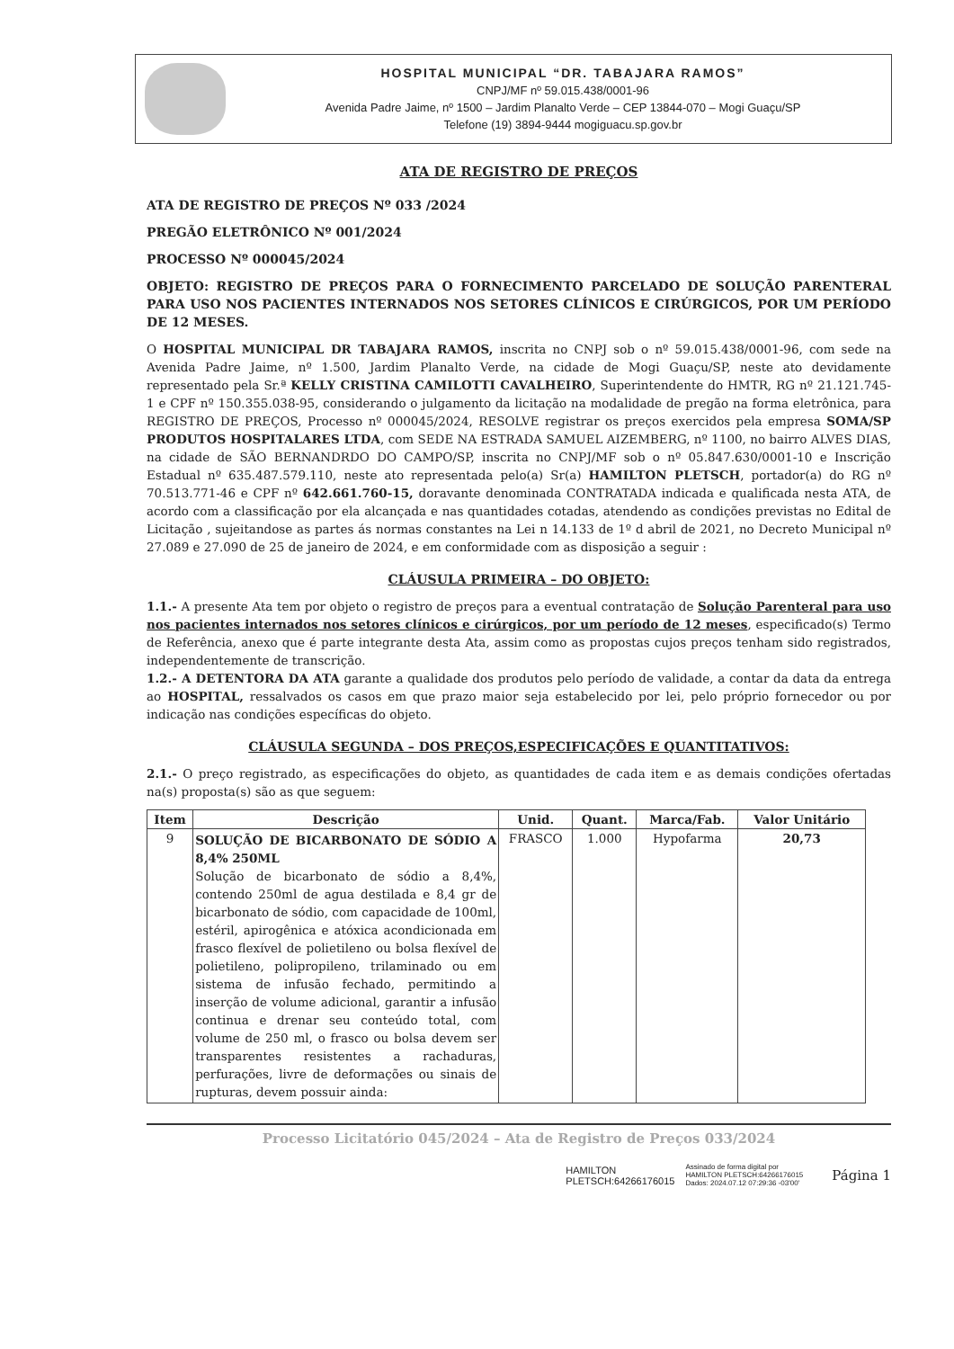HOSPITAL MUNICIPAL “DR. TABAJARA RAMOS”
CNPJ/MF nº 59.015.438/0001-96
Avenida Padre Jaime, nº 1500 – Jardim Planalto Verde – CEP 13844-070 – Mogi Guaçu/SP
Telefone (19) 3894-9444 mogiguacu.sp.gov.br
ATA DE REGISTRO DE PREÇOS
ATA DE REGISTRO DE PREÇOS Nº 033 /2024
PREGÃO ELETRÔNICO Nº 001/2024
PROCESSO Nº 000045/2024
OBJETO: REGISTRO DE PREÇOS PARA O FORNECIMENTO PARCELADO DE SOLUÇÃO PARENTERAL PARA USO NOS PACIENTES INTERNADOS NOS SETORES CLÍNICOS E CIRÚRGICOS, POR UM PERÍODO DE 12 MESES.
O HOSPITAL MUNICIPAL DR TABAJARA RAMOS, inscrita no CNPJ sob o nº 59.015.438/0001-96, com sede na Avenida Padre Jaime, nº 1.500, Jardim Planalto Verde, na cidade de Mogi Guaçu/SP, neste ato devidamente representado pela Sr.ª KELLY CRISTINA CAMILOTTI CAVALHEIRO, Superintendente do HMTR, RG nº 21.121.745-1 e CPF nº 150.355.038-95, considerando o julgamento da licitação na modalidade de pregão na forma eletrônica, para REGISTRO DE PREÇOS, Processo nº 000045/2024, RESOLVE registrar os preços exercidos pela empresa SOMA/SP PRODUTOS HOSPITALARES LTDA, com SEDE NA ESTRADA SAMUEL AIZEMBERG, nº 1100, no bairro ALVES DIAS, na cidade de SÃO BERNANDRDO DO CAMPO/SP, inscrita no CNPJ/MF sob o nº 05.847.630/0001-10 e Inscrição Estadual nº 635.487.579.110, neste ato representada pelo(a) Sr(a) HAMILTON PLETSCH, portador(a) do RG nº 70.513.771-46 e CPF nº 642.661.760-15, doravante denominada CONTRATADA indicada e qualificada nesta ATA, de acordo com a classificação por ela alcançada e nas quantidades cotadas, atendendo as condições previstas no Edital de Licitação , sujeitandose as partes ás normas constantes na Lei n 14.133 de 1º d abril de 2021, no Decreto Municipal nº 27.089 e 27.090 de 25 de janeiro de 2024, e em conformidade com as disposição a seguir :
CLÁUSULA PRIMEIRA – DO OBJETO:
1.1.- A presente Ata tem por objeto o registro de preços para a eventual contratação de Solução Parenteral para uso nos pacientes internados nos setores clínicos e cirúrgicos, por um período de 12 meses, especificado(s) Termo de Referência, anexo que é parte integrante desta Ata, assim como as propostas cujos preços tenham sido registrados, independentemente de transcrição.
1.2.- A DETENTORA DA ATA garante a qualidade dos produtos pelo período de validade, a contar da data da entrega ao HOSPITAL, ressalvados os casos em que prazo maior seja estabelecido por lei, pelo próprio fornecedor ou por indicação nas condições específicas do objeto.
CLÁUSULA SEGUNDA – DOS PREÇOS,ESPECIFICAÇÕES E QUANTITATIVOS:
2.1.- O preço registrado, as especificações do objeto, as quantidades de cada item e as demais condições ofertadas na(s) proposta(s) são as que seguem:
| Item | Descrição | Unid. | Quant. | Marca/Fab. | Valor Unitário |
| --- | --- | --- | --- | --- | --- |
| 9 | SOLUÇÃO DE BICARBONATO DE SÓDIO A 8,4% 250ML Solução de bicarbonato de sódio a 8,4%, contendo 250ml de agua destilada e 8,4 gr de bicarbonato de sódio, com capacidade de 100ml, estéril, apirogênica e atóxica acondicionada em frasco flexível de polietileno ou bolsa flexível de polietileno, polipropileno, trilaminado ou em sistema de infusão fechado, permitindo a inserção de volume adicional, garantir a infusão continua e drenar seu conteúdo total, com volume de 250 ml, o frasco ou bolsa devem ser transparentes resistentes a rachaduras, perfurações, livre de deformações ou sinais de rupturas, devem possuir ainda: | FRASCO | 1.000 | Hypofarma | 20,73 |
Processo Licitatório 045/2024 – Ata de Registro de Preços 033/2024
HAMILTON
PLETSCH:64266176015 Assinado de forma digital por
HAMILTON PLETSCH:64266176015
Dados: 2024.07.12 07:29:36 -03'00' Página 1